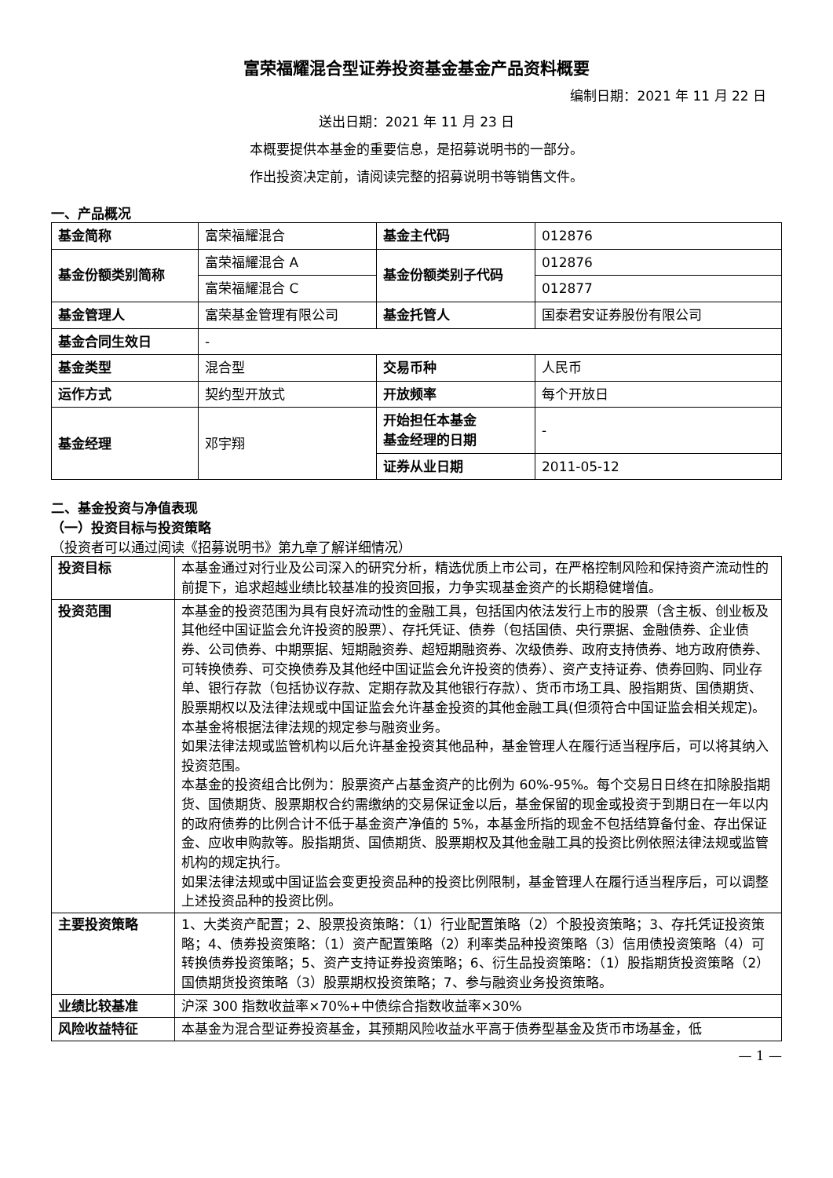富荣福耀混合型证券投资基金基金产品资料概要
编制日期：2021 年 11 月 22 日
送出日期：2021 年 11 月 23 日
本概要提供本基金的重要信息，是招募说明书的一部分。
作出投资决定前，请阅读完整的招募说明书等销售文件。
一、产品概况
| 基金简称 | 富荣福耀混合 | 基金主代码 | 012876 |
| 基金份额类别简称 | 富荣福耀混合 A | 基金份额类别子代码 | 012876 |
| | 富荣福耀混合 C | | 012877 |
| 基金管理人 | 富荣基金管理有限公司 | 基金托管人 | 国泰君安证券股份有限公司 |
| 基金合同生效日 | - | | |
| 基金类型 | 混合型 | 交易币种 | 人民币 |
| 运作方式 | 契约型开放式 | 开放频率 | 每个开放日 |
| 基金经理 | 邓宇翔 | 开始担任本基金 基金经理的日期 | - |
| | | 证券从业日期 | 2011-05-12 |
二、基金投资与净值表现
（一）投资目标与投资策略
（投资者可以通过阅读《招募说明书》第九章了解详细情况）
| 投资目标 | 本基金通过对行业及公司深入的研究分析，精选优质上市公司，在严格控制风险和保持资产流动性的前提下，追求超越业绩比较基准的投资回报，力争实现基金资产的长期稳健增值。 |
| 投资范围 | 本基金的投资范围为具有良好流动性的金融工具，包括国内依法发行上市的股票（含主板、创业板及其他经中国证监会允许投资的股票）、存托凭证、债券（包括国债、央行票据、金融债券、企业债券、公司债券、中期票据、短期融资券、超短期融资券、次级债券、政府支持债券、地方政府债券、可转换债券、可交换债券及其他经中国证监会允许投资的债券）、资产支持证券、债券回购、同业存单、银行存款（包括协议存款、定期存款及其他银行存款）、货币市场工具、股指期货、国债期货、股票期权以及法律法规或中国证监会允许基金投资的其他金融工具(但须符合中国证监会相关规定)。 本基金将根据法律法规的规定参与融资业务。 如果法律法规或监管机构以后允许基金投资其他品种，基金管理人在履行适当程序后，可以将其纳入投资范围。 本基金的投资组合比例为：股票资产占基金资产的比例为 60%-95%。每个交易日日终在扣除股指期货、国债期货、股票期权合约需缴纳的交易保证金以后，基金保留的现金或投资于到期日在一年以内的政府债券的比例合计不低于基金资产净值的 5%，本基金所指的现金不包括结算备付金、存出保证金、应收申购款等。股指期货、国债期货、股票期权及其他金融工具的投资比例依照法律法规或监管机构的规定执行。 如果法律法规或中国证监会变更投资品种的投资比例限制，基金管理人在履行适当程序后，可以调整上述投资品种的投资比例。 |
| 主要投资策略 | 1、大类资产配置；2、股票投资策略：（1）行业配置策略（2）个股投资策略；3、存托凭证投资策略；4、债券投资策略：（1）资产配置策略（2）利率类品种投资策略（3）信用债投资策略（4）可转换债券投资策略；5、资产支持证券投资策略；6、衍生品投资策略：（1）股指期货投资策略（2）国债期货投资策略（3）股票期权投资策略；7、参与融资业务投资策略。 |
| 业绩比较基准 | 沪深 300 指数收益率×70%+中债综合指数收益率×30% |
| 风险收益特征 | 本基金为混合型证券投资基金，其预期风险收益水平高于债券型基金及货币市场基金，低 |
— 1 —